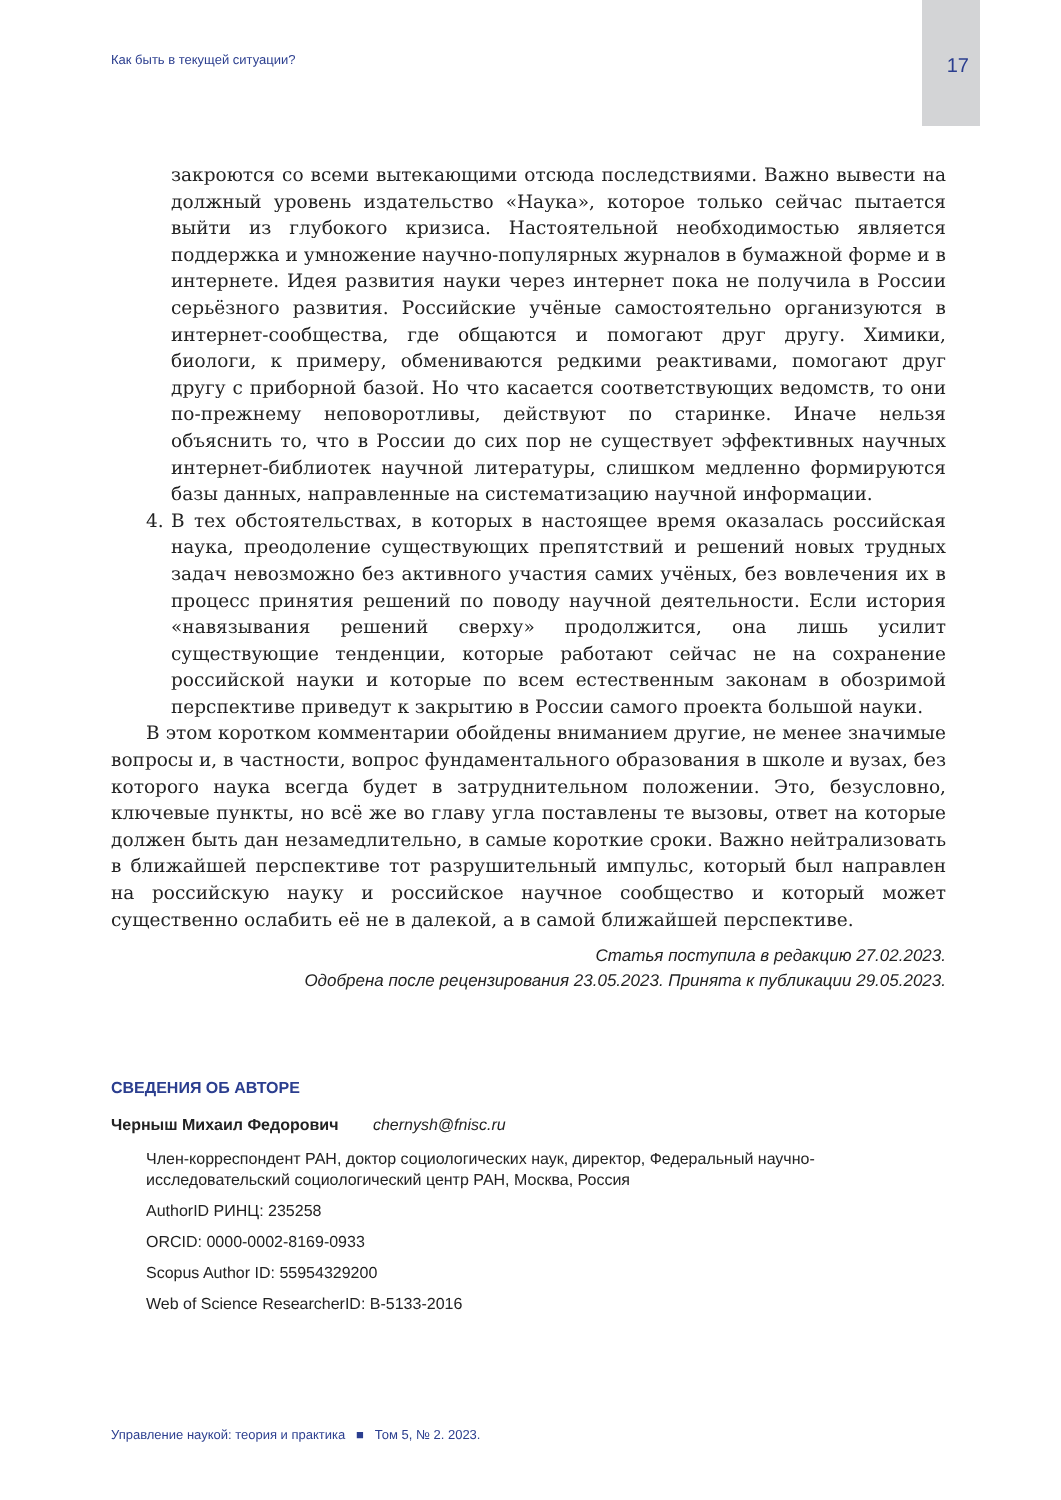Как быть в текущей ситуации? 17
закроются со всеми вытекающими отсюда последствиями. Важно вывести на должный уровень издательство «Наука», которое только сейчас пытается выйти из глубокого кризиса. Настоятельной необходимостью является поддержка и умножение научно-популярных журналов в бумажной форме и в интернете. Идея развития науки через интернет пока не получила в России серьёзного развития. Российские учёные самостоятельно организуются в интернет-сообщества, где общаются и помогают друг другу. Химики, биологи, к примеру, обмениваются редкими реактивами, помогают друг другу с приборной базой. Но что касается соответствующих ведомств, то они по-прежнему неповоротливы, действуют по старинке. Иначе нельзя объяснить то, что в России до сих пор не существует эффективных научных интернет-библиотек научной литературы, слишком медленно формируются базы данных, направленные на систематизацию научной информации.
4. В тех обстоятельствах, в которых в настоящее время оказалась российская наука, преодоление существующих препятствий и решений новых трудных задач невозможно без активного участия самих учёных, без вовлечения их в процесс принятия решений по поводу научной деятельности. Если история «навязывания решений сверху» продолжится, она лишь усилит существующие тенденции, которые работают сейчас не на сохранение российской науки и которые по всем естественным законам в обозримой перспективе приведут к закрытию в России самого проекта большой науки.
В этом коротком комментарии обойдены вниманием другие, не менее значимые вопросы и, в частности, вопрос фундаментального образования в школе и вузах, без которого наука всегда будет в затруднительном положении. Это, безусловно, ключевые пункты, но всё же во главу угла поставлены те вызовы, ответ на которые должен быть дан незамедлительно, в самые короткие сроки. Важно нейтрализовать в ближайшей перспективе тот разрушительный импульс, который был направлен на российскую науку и российское научное сообщество и который может существенно ослабить её не в далекой, а в самой ближайшей перспективе.
Статья поступила в редакцию 27.02.2023.
Одобрена после рецензирования 23.05.2023. Принята к публикации 29.05.2023.
СВЕДЕНИЯ ОБ АВТОРЕ
Черныш Михаил Федорович chernysh@fnisc.ru
Член-корреспондент РАН, доктор социологических наук, директор, Федеральный научно-исследовательский социологический центр РАН, Москва, Россия
AuthorID РИНЦ: 235258
ORCID: 0000-0002-8169-0933
Scopus Author ID: 55954329200
Web of Science ResearcherID: B-5133-2016
Управление наукой: теория и практика ■ Том 5, № 2. 2023.